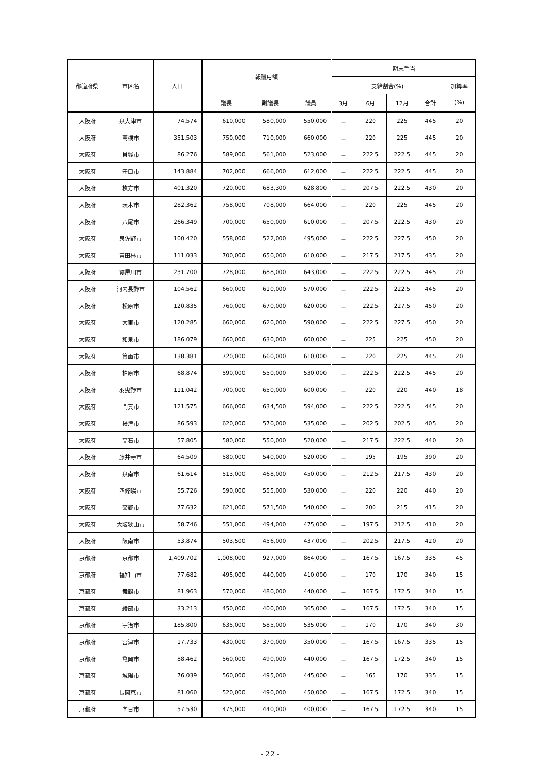| 都道府県 | 市区名 | 人口 | 報酬月額 | | | 期末手当 | | | | |
| --- | --- | --- | --- | --- | --- | --- | --- | --- | --- | --- |
| | | | | | | 支給割合(%) | | | | 加算率 |
| | | | 議長 | 副議長 | 議員 | 3月 | 6月 | 12月 | 合計 | (%) |
| 大阪府 | 泉大津市 | 74,574 | 610,000 | 580,000 | 550,000 | － | 220 | 225 | 445 | 20 |
| 大阪府 | 高槻市 | 351,503 | 750,000 | 710,000 | 660,000 | － | 220 | 225 | 445 | 20 |
| 大阪府 | 貝塚市 | 86,276 | 589,000 | 561,000 | 523,000 | － | 222.5 | 222.5 | 445 | 20 |
| 大阪府 | 守口市 | 143,884 | 702,000 | 666,000 | 612,000 | － | 222.5 | 222.5 | 445 | 20 |
| 大阪府 | 枚方市 | 401,320 | 720,000 | 683,300 | 628,800 | － | 207.5 | 222.5 | 430 | 20 |
| 大阪府 | 茨木市 | 282,362 | 758,000 | 708,000 | 664,000 | － | 220 | 225 | 445 | 20 |
| 大阪府 | 八尾市 | 266,349 | 700,000 | 650,000 | 610,000 | － | 207.5 | 222.5 | 430 | 20 |
| 大阪府 | 泉佐野市 | 100,420 | 558,000 | 522,000 | 495,000 | － | 222.5 | 227.5 | 450 | 20 |
| 大阪府 | 富田林市 | 111,033 | 700,000 | 650,000 | 610,000 | － | 217.5 | 217.5 | 435 | 20 |
| 大阪府 | 寝屋川市 | 231,700 | 728,000 | 688,000 | 643,000 | － | 222.5 | 222.5 | 445 | 20 |
| 大阪府 | 河内長野市 | 104,562 | 660,000 | 610,000 | 570,000 | － | 222.5 | 222.5 | 445 | 20 |
| 大阪府 | 松原市 | 120,835 | 760,000 | 670,000 | 620,000 | － | 222.5 | 227.5 | 450 | 20 |
| 大阪府 | 大東市 | 120,285 | 660,000 | 620,000 | 590,000 | － | 222.5 | 227.5 | 450 | 20 |
| 大阪府 | 和泉市 | 186,079 | 660,000 | 630,000 | 600,000 | － | 225 | 225 | 450 | 20 |
| 大阪府 | 箕面市 | 138,381 | 720,000 | 660,000 | 610,000 | － | 220 | 225 | 445 | 20 |
| 大阪府 | 柏原市 | 68,874 | 590,000 | 550,000 | 530,000 | － | 222.5 | 222.5 | 445 | 20 |
| 大阪府 | 羽曳野市 | 111,042 | 700,000 | 650,000 | 600,000 | － | 220 | 220 | 440 | 18 |
| 大阪府 | 門真市 | 121,575 | 666,000 | 634,500 | 594,000 | － | 222.5 | 222.5 | 445 | 20 |
| 大阪府 | 摂津市 | 86,593 | 620,000 | 570,000 | 535,000 | － | 202.5 | 202.5 | 405 | 20 |
| 大阪府 | 高石市 | 57,805 | 580,000 | 550,000 | 520,000 | － | 217.5 | 222.5 | 440 | 20 |
| 大阪府 | 藤井寺市 | 64,509 | 580,000 | 540,000 | 520,000 | － | 195 | 195 | 390 | 20 |
| 大阪府 | 泉南市 | 61,614 | 513,000 | 468,000 | 450,000 | － | 212.5 | 217.5 | 430 | 20 |
| 大阪府 | 四條畷市 | 55,726 | 590,000 | 555,000 | 530,000 | － | 220 | 220 | 440 | 20 |
| 大阪府 | 交野市 | 77,632 | 621,000 | 571,500 | 540,000 | － | 200 | 215 | 415 | 20 |
| 大阪府 | 大阪狭山市 | 58,746 | 551,000 | 494,000 | 475,000 | － | 197.5 | 212.5 | 410 | 20 |
| 大阪府 | 阪南市 | 53,874 | 503,500 | 456,000 | 437,000 | － | 202.5 | 217.5 | 420 | 20 |
| 京都府 | 京都市 | 1,409,702 | 1,008,000 | 927,000 | 864,000 | － | 167.5 | 167.5 | 335 | 45 |
| 京都府 | 福知山市 | 77,682 | 495,000 | 440,000 | 410,000 | － | 170 | 170 | 340 | 15 |
| 京都府 | 舞鶴市 | 81,963 | 570,000 | 480,000 | 440,000 | － | 167.5 | 172.5 | 340 | 15 |
| 京都府 | 綾部市 | 33,213 | 450,000 | 400,000 | 365,000 | － | 167.5 | 172.5 | 340 | 15 |
| 京都府 | 宇治市 | 185,800 | 635,000 | 585,000 | 535,000 | － | 170 | 170 | 340 | 30 |
| 京都府 | 宮津市 | 17,733 | 430,000 | 370,000 | 350,000 | － | 167.5 | 167.5 | 335 | 15 |
| 京都府 | 亀岡市 | 88,462 | 560,000 | 490,000 | 440,000 | － | 167.5 | 172.5 | 340 | 15 |
| 京都府 | 城陽市 | 76,039 | 560,000 | 495,000 | 445,000 | － | 165 | 170 | 335 | 15 |
| 京都府 | 長岡京市 | 81,060 | 520,000 | 490,000 | 450,000 | － | 167.5 | 172.5 | 340 | 15 |
| 京都府 | 向日市 | 57,530 | 475,000 | 440,000 | 400,000 | － | 167.5 | 172.5 | 340 | 15 |
- 22 -